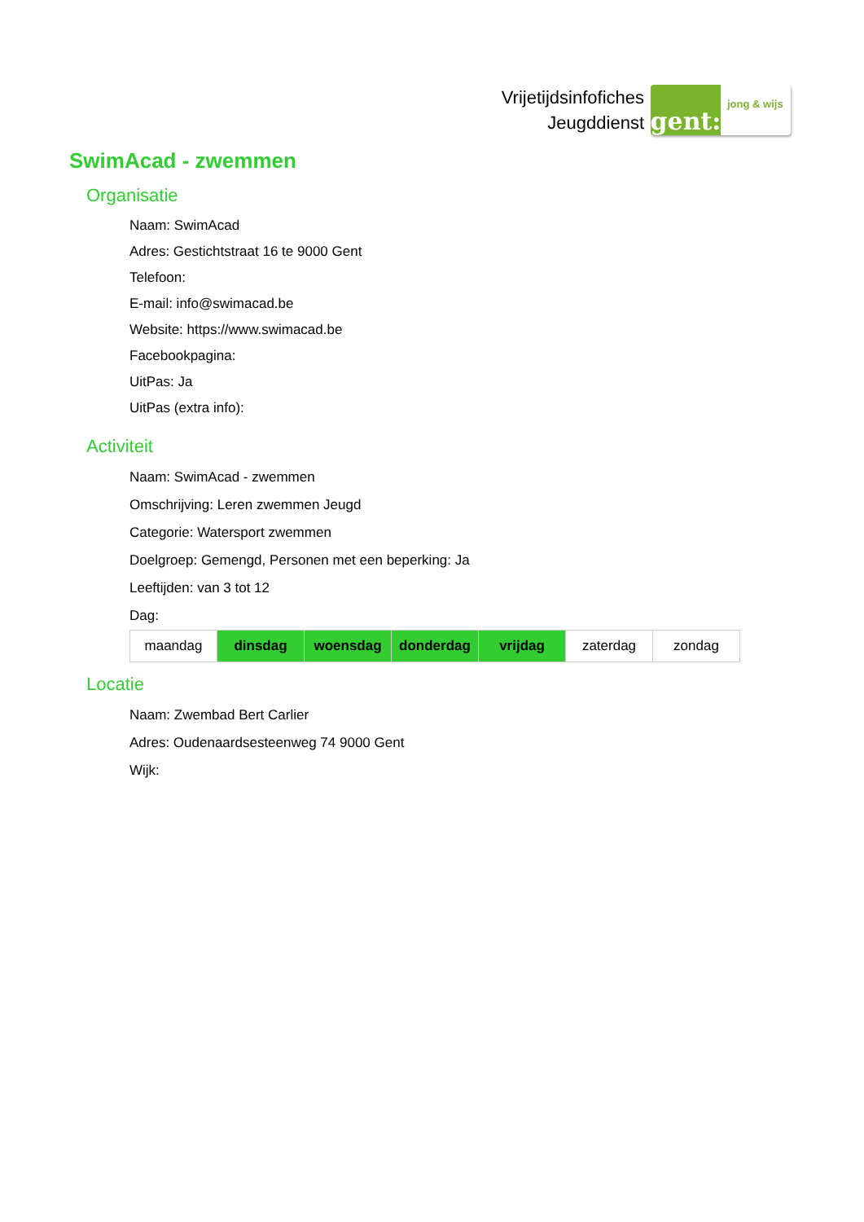Vrijetijdsinfofiches
Jeugddienst
gent:
jong & wijs
SwimAcad - zwemmen
Organisatie
Naam: SwimAcad
Adres: Gestichtstraat 16 te 9000 Gent
Telefoon:
E-mail: info@swimacad.be
Website: https://www.swimacad.be
Facebookpagina:
UitPas: Ja
UitPas (extra info):
Activiteit
Naam: SwimAcad - zwemmen
Omschrijving: Leren zwemmen Jeugd
Categorie: Watersport zwemmen
Doelgroep: Gemengd, Personen met een beperking: Ja
Leeftijden: van 3 tot 12
Dag:
| maandag | dinsdag | woensdag | donderdag | vrijdag | zaterdag | zondag |
Locatie
Naam: Zwembad Bert Carlier
Adres: Oudenaardsesteenweg 74 9000 Gent
Wijk: